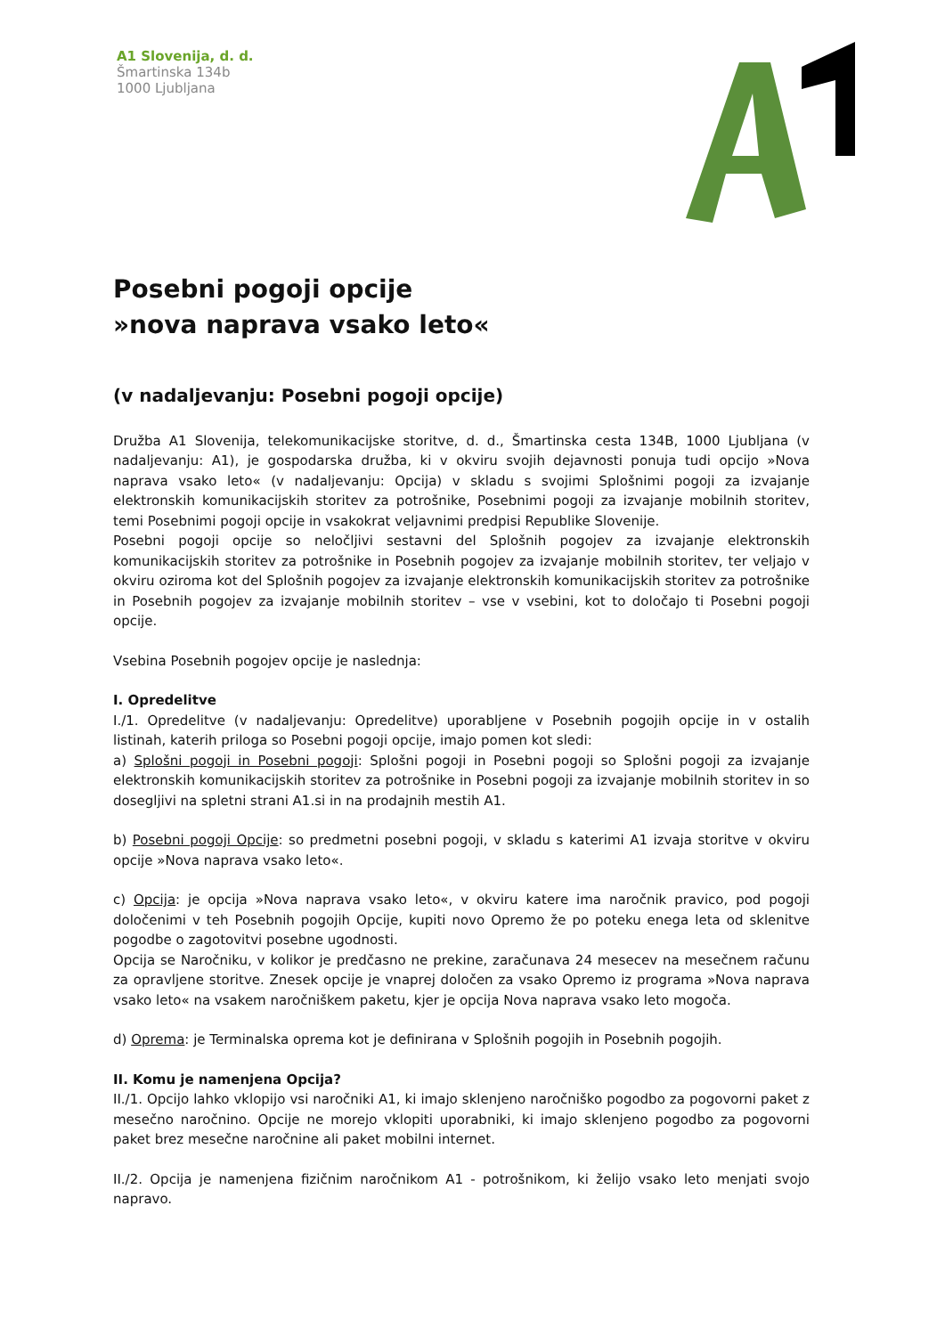A1 Slovenija, d. d.
Šmartinska 134b
1000 Ljubljana
Posebni pogoji opcije
»nova naprava vsako leto«
(v nadaljevanju: Posebni pogoji opcije)
Družba A1 Slovenija, telekomunikacijske storitve, d. d., Šmartinska cesta 134B, 1000 Ljubljana (v nadaljevanju: A1), je gospodarska družba, ki v okviru svojih dejavnosti ponuja tudi opcijo »Nova naprava vsako leto« (v nadaljevanju: Opcija) v skladu s svojimi Splošnimi pogoji za izvajanje elektronskih komunikacijskih storitev za potrošnike, Posebnimi pogoji za izvajanje mobilnih storitev, temi Posebnimi pogoji opcije in vsakokrat veljavnimi predpisi Republike Slovenije.
Posebni pogoji opcije so neločljivi sestavni del Splošnih pogojev za izvajanje elektronskih komunikacijskih storitev za potrošnike in Posebnih pogojev za izvajanje mobilnih storitev, ter veljajo v okviru oziroma kot del Splošnih pogojev za izvajanje elektronskih komunikacijskih storitev za potrošnike in Posebnih pogojev za izvajanje mobilnih storitev – vse v vsebini, kot to določajo ti Posebni pogoji opcije.
Vsebina Posebnih pogojev opcije je naslednja:
I. Opredelitve
I./1. Opredelitve (v nadaljevanju: Opredelitve) uporabljene v Posebnih pogojih opcije in v ostalih listinah, katerih priloga so Posebni pogoji opcije, imajo pomen kot sledi:
a) Splošni pogoji in Posebni pogoji: Splošni pogoji in Posebni pogoji so Splošni pogoji za izvajanje elektronskih komunikacijskih storitev za potrošnike in Posebni pogoji za izvajanje mobilnih storitev in so dosegljivi na spletni strani A1.si in na prodajnih mestih A1.
b) Posebni pogoji Opcije: so predmetni posebni pogoji, v skladu s katerimi A1 izvaja storitve v okviru opcije »Nova naprava vsako leto«.
c) Opcija: je opcija »Nova naprava vsako leto«, v okviru katere ima naročnik pravico, pod pogoji določenimi v teh Posebnih pogojih Opcije, kupiti novo Opremo že po poteku enega leta od sklenitve pogodbe o zagotovitvi posebne ugodnosti.
Opcija se Naročniku, v kolikor je predčasno ne prekine, zaračunava 24 mesecev na mesečnem računu za opravljene storitve. Znesek opcije je vnaprej določen za vsako Opremo iz programa »Nova naprava vsako leto« na vsakem naročniškem paketu, kjer je opcija Nova naprava vsako leto mogoča.
d) Oprema: je Terminalska oprema kot je definirana v Splošnih pogojih in Posebnih pogojih.
II. Komu je namenjena Opcija?
II./1. Opcijo lahko vklopijo vsi naročniki A1, ki imajo sklenjeno naročniško pogodbo za pogovorni paket z mesečno naročnino. Opcije ne morejo vklopiti uporabniki, ki imajo sklenjeno pogodbo za pogovorni paket brez mesečne naročnine ali paket mobilni internet.
II./2. Opcija je namenjena fizičnim naročnikom A1 - potrošnikom, ki želijo vsako leto menjati svojo napravo.